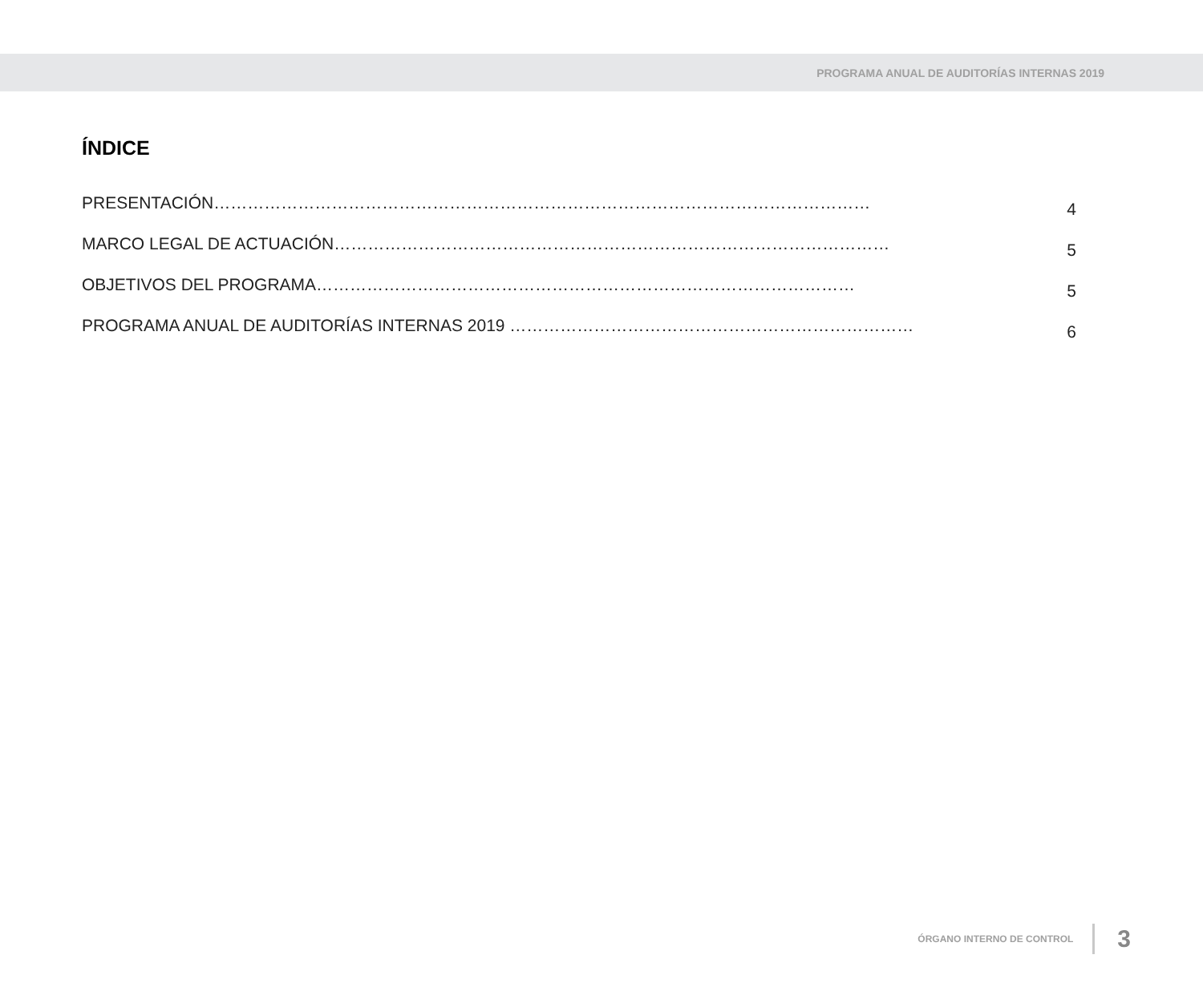PROGRAMA ANUAL DE AUDITORÍAS INTERNAS 2019
ÍNDICE
PRESENTACIÓN………………………………………………………………………………………………………
4
MARCO LEGAL DE ACTUACIÓN………………………………………………………………………………………
5
OBJETIVOS DEL PROGRAMA……………………………………………………………………………………
5
PROGRAMA ANUAL DE AUDITORÍAS INTERNAS 2019 ………………………………………………………………
6
ÓRGANO INTERNO DE CONTROL
3